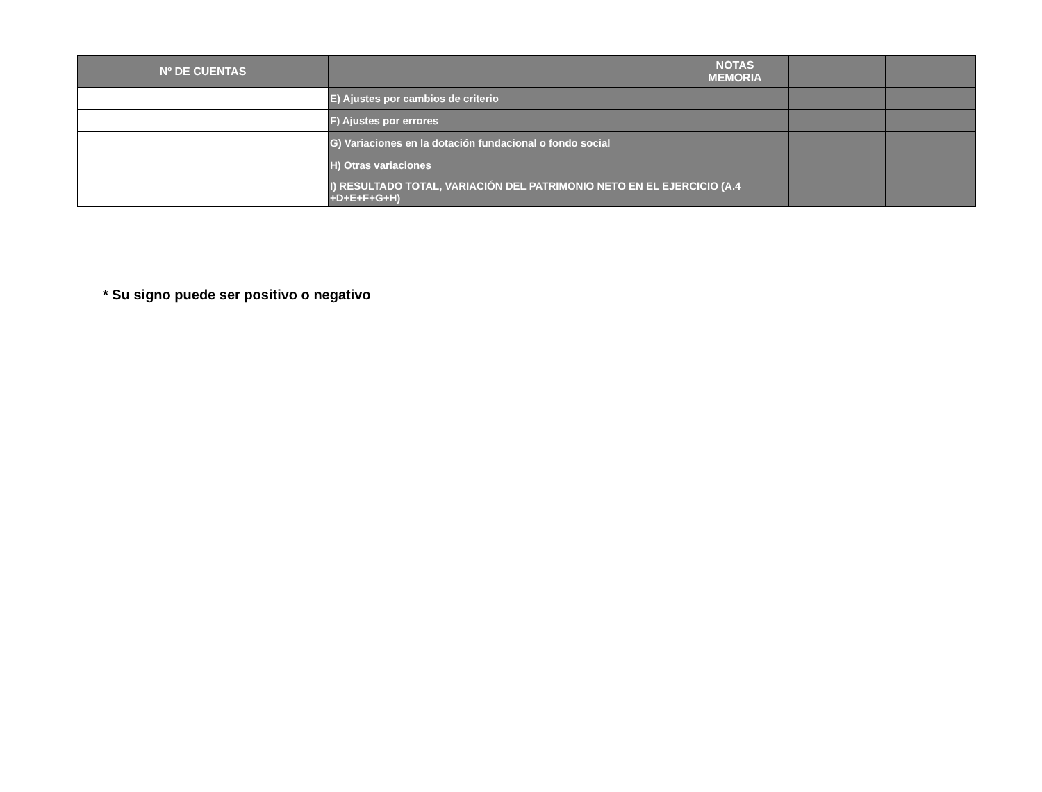| Nº DE CUENTAS | | NOTAS MEMORIA | | |
| --- | --- | --- | --- | --- |
| | E) Ajustes por cambios de criterio | | | |
| | F) Ajustes por errores | | | |
| | G) Variaciones en la dotación fundacional o fondo social | | | |
| | H) Otras variaciones | | | |
| | I) RESULTADO TOTAL, VARIACIÓN DEL PATRIMONIO NETO EN EL EJERCICIO (A.4 +D+E+F+G+H) | | | |
* Su signo puede ser positivo o negativo